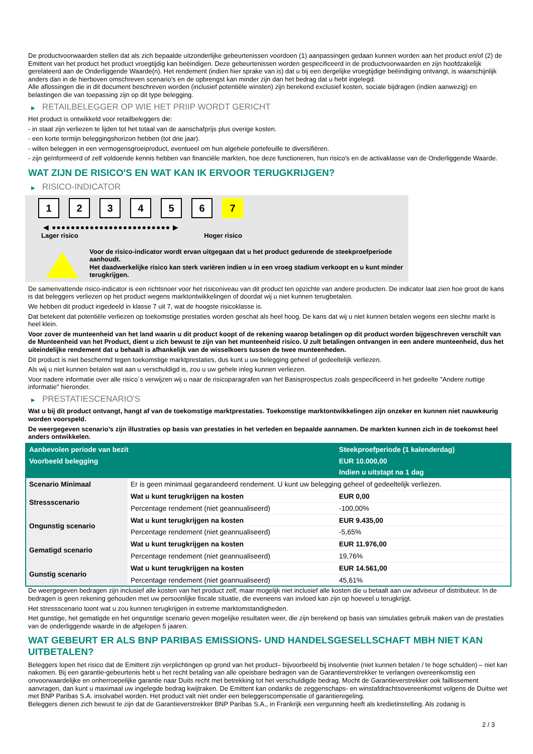De productvoorwaarden stellen dat als zich bepaalde uitzonderlijke gebeurtenissen voordoen (1) aanpassingen gedaan kunnen worden aan het product en/of (2) de Emittent van het product het product vroegtijdig kan beëindigen. Deze gebeurtenissen worden gespecificeerd in de productvoorwaarden en zijn hoofdzakelijk gerelateerd aan de Onderliggende Waarde(n). Het rendement (indien hier sprake van is) dat u bij een dergelijke vroegtijdige beëindiging ontvangt, is waarschijnlijk anders dan in de hierboven omschreven scenario's en de opbrengst kan minder zijn dan het bedrag dat u hebt ingelegd.
Alle aflossingen die in dit document beschreven worden (inclusief potentiële winsten) zijn berekend exclusief kosten, sociale bijdragen (indien aanwezig) en belastingen die van toepassing zijn op dit type belegging.
▶ RETAILBELEGGER OP WIE HET PRIIP WORDT GERICHT
Het product is ontwikkeld voor retailbeleggers die:
- in staat zijn verliezen te lijden tot het totaal van de aanschafprijs plus overige kosten.
- een korte termijn beleggingshorizon hebben (tot drie jaar).
- willen beleggen in een vermogensgroeiproduct, eventueel om hun algehele portefeuille te diversifiëren.
- zijn geïnformeerd of zelf voldoende kennis hebben van financiële markten, hoe deze functioneren, hun risico's en de activaklasse van de Onderliggende Waarde.
WAT ZIJN DE RISICO'S EN WAT KAN IK ERVOOR TERUGKRIJGEN?
▶ RISICO-INDICATOR
1 2 3 4 5 6 7
◀ ●●●●●●●●●●●●●●●●●●●●●●●●● ▶
Lager risico Hoger risico
Voor de risico-indicator wordt ervan uitgegaan dat u het product gedurende de steekproefperiode aanhoudt.
Het daadwerkelijke risico kan sterk variëren indien u in een vroeg stadium verkoopt en u kunt minder terugkrijgen.
De samenvattende risico-indicator is een richtsnoer voor het risiconiveau van dit product ten opzichte van andere producten. De indicator laat zien hoe groot de kans is dat beleggers verliezen op het product wegens marktontwikkelingen of doordat wij u niet kunnen terugbetalen.
We hebben dit product ingedeeld in klasse 7 uit 7, wat de hoogste risicoklasse is.
Dat betekent dat potentiële verliezen op toekomstige prestaties worden geschat als heel hoog. De kans dat wij u niet kunnen betalen wegens een slechte markt is heel klein.
Voor zover de munteenheid van het land waarin u dit product koopt of de rekening waarop betalingen op dit product worden bijgeschreven verschilt van de Munteenheid van het Product, dient u zich bewust te zijn van het munteenheid risico. U zult betalingen ontvangen in een andere munteenheid, dus het uiteindelijke rendement dat u behaalt is afhankelijk van de wisselkoers tussen de twee munteenheden.
Dit product is niet beschermd tegen toekomstige marktprestaties, dus kunt u uw belegging geheel of gedeeltelijk verliezen.
Als wij u niet kunnen betalen wat aan u verschuldigd is, zou u uw gehele inleg kunnen verliezen.
Voor nadere informatie over alle risico´s verwijzen wij u naar de risicoparagrafen van het Basisprospectus zoals gespecificeerd in het gedeelte "Andere nuttige informatie" hieronder.
▶ PRESTATIESCENARIO'S
Wat u bij dit product ontvangt, hangt af van de toekomstige marktprestaties. Toekomstige marktontwikkelingen zijn onzeker en kunnen niet nauwkeurig worden voorspeld.
De weergegeven scenario’s zijn illustraties op basis van prestaties in het verleden en bepaalde aannamen. De markten kunnen zich in de toekomst heel anders ontwikkelen.
| Aanbevolen periode van bezit | | Steekproefperiode (1 kalenderdag) |
| --- | --- | --- |
| Voorbeeld belegging | | EUR 10.000,00 |
| | | Indien u uitstapt na 1 dag |
| Scenario Minimaal | Er is geen minimaal gegarandeerd rendement. U kunt uw belegging geheel of gedeeltelijk verliezen. | |
| Stressscenario | Wat u kunt terugkrijgen na kosten | EUR 0,00 |
| | Percentage rendement (niet geannualiseerd) | -100,00% |
| Ongunstig scenario | Wat u kunt terugkrijgen na kosten | EUR 9.435,00 |
| | Percentage rendement (niet geannualiseerd) | -5,65% |
| Gematigd scenario | Wat u kunt terugkrijgen na kosten | EUR 11.976,00 |
| | Percentage rendement (niet geannualiseerd) | 19,76% |
| Gunstig scenario | Wat u kunt terugkrijgen na kosten | EUR 14.561,00 |
| | Percentage rendement (niet geannualiseerd) | 45,61% |
De weergegeven bedragen zijn inclusief alle kosten van het product zelf, maar mogelijk niet inclusief alle kosten die u betaalt aan uw adviseur of distributeur. In de bedragen is geen rekening gehouden met uw persoonlijke fiscale situatie, die eveneens van invloed kan zijn op hoeveel u terugkrijgt.
Het stressscenario toont wat u zou kunnen terugkrijgen in extreme marktomstandigheden.
Het gunstige, het gematigde en het ongunstige scenario geven mogelijke resultaten weer, die zijn berekend op basis van simulaties gebruik maken van de prestaties van de onderliggende waarde in de afgelopen 5 jaaren.
WAT GEBEURT ER ALS BNP PARIBAS EMISSIONS- UND HANDELSGESELLSCHAFT MBH NIET KAN UITBETALEN?
Beleggers lopen het risico dat de Emittent zijn verplichtingen op grond van het product– bijvoorbeeld bij insolventie (niet kunnen betalen / te hoge schulden) – niet kan nakomen. Bij een garantie-gebeurtenis hebt u het recht betaling van alle opeisbare bedragen van de Garantieverstrekker te verlangen overeenkomstig een onvoorwaardelijke en onherroepelijke garantie naar Duits recht met betrekking tot het verschuldigde bedrag. Mocht de Garantieverstrekker ook faillissement aanvragen, dan kunt u maximaal uw ingelegde bedrag kwijtraken. De Emittent kan ondanks de zeggenschaps- en winstafdrachtsovereenkomst volgens de Duitse wet met BNP Paribas S.A. insolvabel worden. Het product valt niet onder een beleggerscompensatie of garantieregeling.
Beleggers dienen zich bewust te zijn dat de Garantieverstrekker BNP Paribas S.A., in Frankrijk een vergunning heeft als kredietinstelling. Als zodanig is
2 / 3